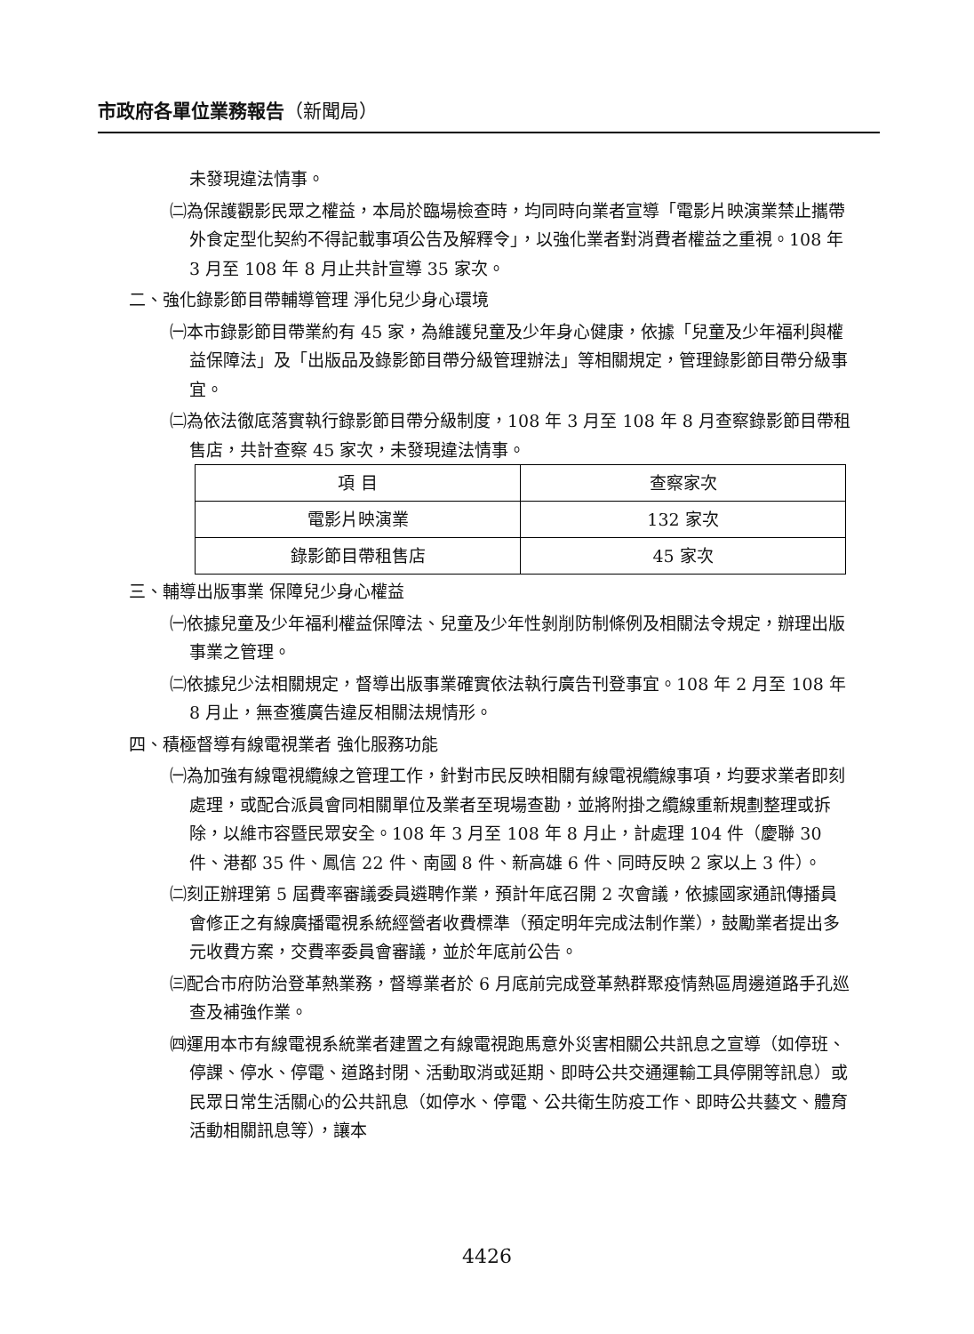市政府各單位業務報告（新聞局）
未發現違法情事。
㈡為保護觀影民眾之權益，本局於臨場檢查時，均同時向業者宣導「電影片映演業禁止攜帶外食定型化契約不得記載事項公告及解釋令」，以強化業者對消費者權益之重視。108 年 3 月至 108 年 8 月止共計宣導 35 家次。
二、強化錄影節目帶輔導管理 淨化兒少身心環境
㈠本市錄影節目帶業約有 45 家，為維護兒童及少年身心健康，依據「兒童及少年福利與權益保障法」及「出版品及錄影節目帶分級管理辦法」等相關規定，管理錄影節目帶分級事宜。
㈡為依法徹底落實執行錄影節目帶分級制度，108 年 3 月至 108 年 8 月查察錄影節目帶租售店，共計查察 45 家次，未發現違法情事。
| 項 目 | 查察家次 |
| --- | --- |
| 電影片映演業 | 132 家次 |
| 錄影節目帶租售店 | 45 家次 |
三、輔導出版事業 保障兒少身心權益
㈠依據兒童及少年福利權益保障法、兒童及少年性剝削防制條例及相關法令規定，辦理出版事業之管理。
㈡依據兒少法相關規定，督導出版事業確實依法執行廣告刊登事宜。108 年 2 月至 108 年 8 月止，無查獲廣告違反相關法規情形。
四、積極督導有線電視業者 強化服務功能
㈠為加強有線電視纜線之管理工作，針對市民反映相關有線電視纜線事項，均要求業者即刻處理，或配合派員會同相關單位及業者至現場查勘，並將附掛之纜線重新規劃整理或拆除，以維市容暨民眾安全。108 年 3 月至 108 年 8 月止，計處理 104 件（慶聯 30 件、港都 35 件、鳳信 22 件、南國 8 件、新高雄 6 件、同時反映 2 家以上 3 件）。
㈡刻正辦理第 5 屆費率審議委員遴聘作業，預計年底召開 2 次會議，依據國家通訊傳播員會修正之有線廣播電視系統經營者收費標準（預定明年完成法制作業），鼓勵業者提出多元收費方案，交費率委員會審議，並於年底前公告。
㈢配合市府防治登革熱業務，督導業者於 6 月底前完成登革熱群聚疫情熱區周邊道路手孔巡查及補強作業。
㈣運用本市有線電視系統業者建置之有線電視跑馬意外災害相關公共訊息之宣導（如停班、停課、停水、停電、道路封閉、活動取消或延期、即時公共交通運輸工具停開等訊息）或民眾日常生活關心的公共訊息（如停水、停電、公共衛生防疫工作、即時公共藝文、體育活動相關訊息等），讓本
4426